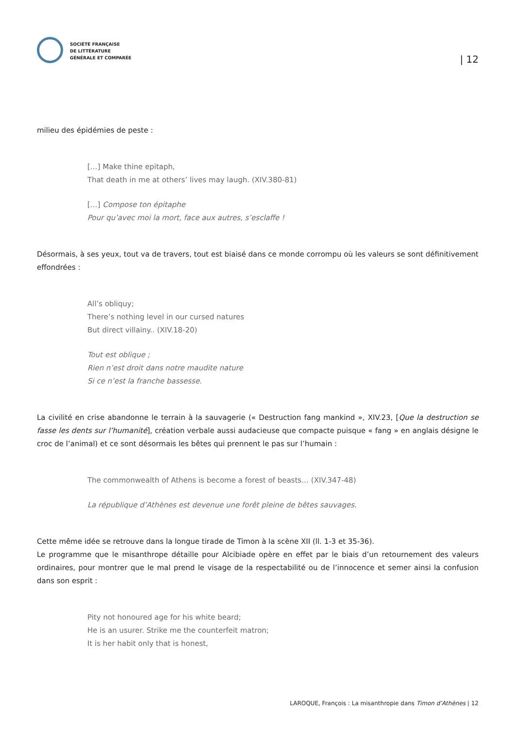SOCIÉTÉ FRANÇAISE
DE LITTÉRATURE
GÉNÉRALE ET COMPARÉE
| 12
milieu des épidémies de peste :
[…] Make thine epitaph,
That death in me at others’ lives may laugh. (XIV.380-81)
[…] Compose ton épitaphe
Pour qu’avec moi la mort, face aux autres, s’esclaffe !
Désormais, à ses yeux, tout va de travers, tout est biaisé dans ce monde corrompu où les valeurs se sont définitivement effondrées :
All’s obliquy;
There’s nothing level in our cursed natures
But direct villainy.. (XIV.18-20)
Tout est oblique ;
Rien n’est droit dans notre maudite nature
Si ce n’est la franche bassesse.
La civilité en crise abandonne le terrain à la sauvagerie (« Destruction fang mankind », XIV.23, [Que la destruction se fasse les dents sur l’humanité], création verbale aussi audacieuse que compacte puisque « fang » en anglais désigne le croc de l’animal) et ce sont désormais les bêtes qui prennent le pas sur l’humain :
The commonwealth of Athens is become a forest of beasts… (XIV.347-48)
La république d’Athènes est devenue une forêt pleine de bêtes sauvages.
Cette même idée se retrouve dans la longue tirade de Timon à la scène XII (ll. 1-3 et 35-36).
Le programme que le misanthrope détaille pour Alcibiade opère en effet par le biais d’un retournement des valeurs ordinaires, pour montrer que le mal prend le visage de la respectabilité ou de l’innocence et semer ainsi la confusion dans son esprit :
Pity not honoured age for his white beard;
He is an usurer. Strike me the counterfeit matron;
It is her habit only that is honest,
LAROQUE, François : La misanthropie dans Timon d’Athènes | 12